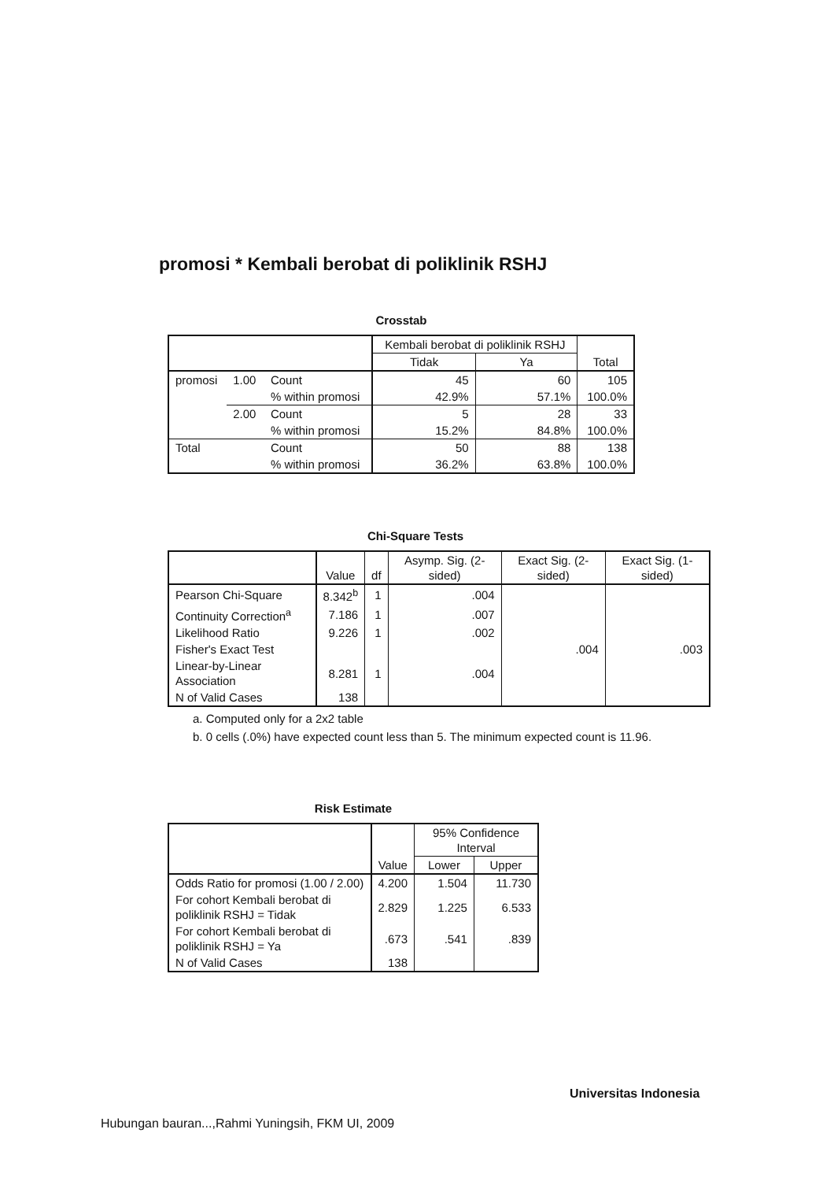promosi * Kembali berobat di poliklinik RSHJ
Crosstab
| | | | Kembali berobat di poliklinik RSHJ | | Total |
| --- | --- | --- | --- | --- | --- |
| | | | Tidak | Ya | |
| promosi | 1.00 | Count | 45 | 60 | 105 |
| | | % within promosi | 42.9% | 57.1% | 100.0% |
| | 2.00 | Count | 5 | 28 | 33 |
| | | % within promosi | 15.2% | 84.8% | 100.0% |
| Total | | Count | 50 | 88 | 138 |
| | | % within promosi | 36.2% | 63.8% | 100.0% |
Chi-Square Tests
| | Value | df | Asymp. Sig. (2-sided) | Exact Sig. (2-sided) | Exact Sig. (1-sided) |
| --- | --- | --- | --- | --- | --- |
| Pearson Chi-Square | 8.342<sup>b</sup> | 1 | .004 | | |
| Continuity Correction<sup>a</sup> | 7.186 | 1 | .007 | | |
| Likelihood Ratio | 9.226 | 1 | .002 | | |
| Fisher's Exact Test | | | | .004 | .003 |
| Linear-by-Linear Association | 8.281 | 1 | .004 | | |
| N of Valid Cases | 138 | | | | |
a. Computed only for a 2x2 table
b. 0 cells (.0%) have expected count less than 5. The minimum expected count is 11.96.
Risk Estimate
| | Value | 95% Confidence Interval | |
| --- | --- | --- | --- |
| | | Lower | Upper |
| Odds Ratio for promosi (1.00 / 2.00) | 4.200 | 1.504 | 11.730 |
| For cohort Kembali berobat di poliklinik RSHJ = Tidak | 2.829 | 1.225 | 6.533 |
| For cohort Kembali berobat di poliklinik RSHJ = Ya | .673 | .541 | .839 |
| N of Valid Cases | 138 | | |
Universitas Indonesia
Hubungan bauran...,Rahmi Yuningsih, FKM UI, 2009